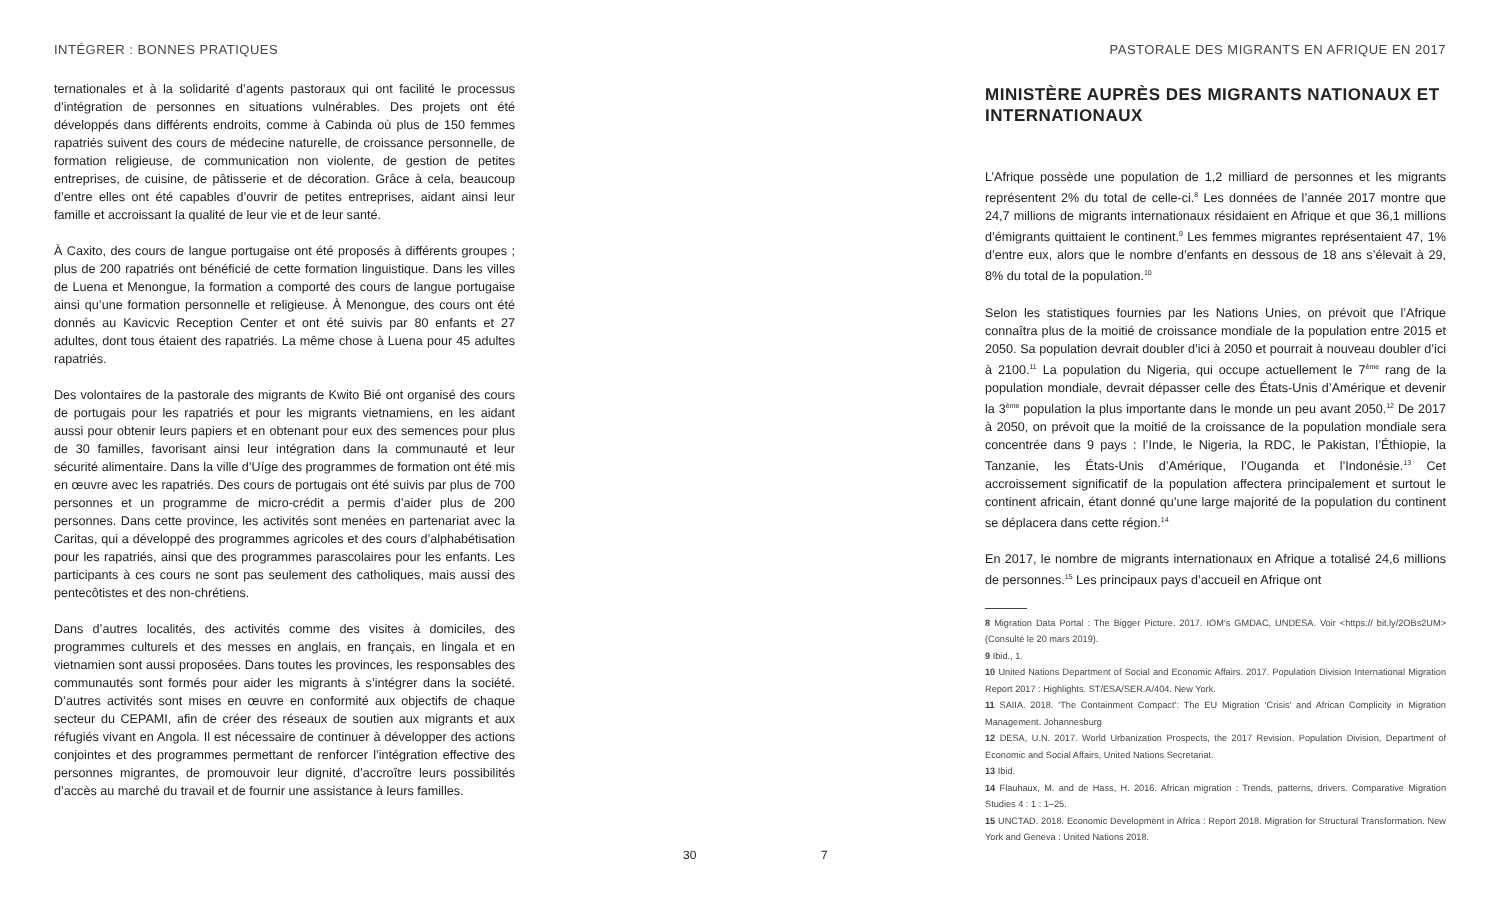INTÉGRER : BONNES PRATIQUES
ternationales et à la solidarité d’agents pastoraux qui ont facilité le processus d’intégration de personnes en situations vulnérables. Des projets ont été développés dans différents endroits, comme à Cabinda où plus de 150 femmes rapatriés suivent des cours de médecine naturelle, de croissance personnelle, de formation religieuse, de communication non violente, de gestion de petites entreprises, de cuisine, de pâtisserie et de décoration. Grâce à cela, beaucoup d’entre elles ont été capables d’ouvrir de petites entreprises, aidant ainsi leur famille et accroissant la qualité de leur vie et de leur santé.
À Caxito, des cours de langue portugaise ont été proposés à différents groupes ; plus de 200 rapatriés ont bénéficié de cette formation linguistique. Dans les villes de Luena et Menongue, la formation a comporté des cours de langue portugaise ainsi qu’une formation personnelle et religieuse. À Menongue, des cours ont été donnés au Kavicvic Reception Center et ont été suivis par 80 enfants et 27 adultes, dont tous étaient des rapatriés. La même chose à Luena pour 45 adultes rapatriés.
Des volontaires de la pastorale des migrants de Kwito Bié ont organisé des cours de portugais pour les rapatriés et pour les migrants vietnamiens, en les aidant aussi pour obtenir leurs papiers et en obtenant pour eux des semences pour plus de 30 familles, favorisant ainsi leur intégration dans la communauté et leur sécurité alimentaire. Dans la ville d’Uíge des programmes de formation ont été mis en œuvre avec les rapatriés. Des cours de portugais ont été suivis par plus de 700 personnes et un programme de micro-crédit a permis d’aider plus de 200 personnes. Dans cette province, les activités sont menées en partenariat avec la Caritas, qui a développé des programmes agricoles et des cours d’alphabétisation pour les rapatriés, ainsi que des programmes parascolaires pour les enfants. Les participants à ces cours ne sont pas seulement des catholiques, mais aussi des pentecôtistes et des non-chrétiens.
Dans d’autres localités, des activités comme des visites à domiciles, des programmes culturels et des messes en anglais, en français, en lingala et en vietnamien sont aussi proposées. Dans toutes les provinces, les responsables des communautés sont formés pour aider les migrants à s’intégrer dans la société. D’autres activités sont mises en œuvre en conformité aux objectifs de chaque secteur du CEPAMI, afin de créer des réseaux de soutien aux migrants et aux réfugiés vivant en Angola. Il est nécessaire de continuer à développer des actions conjointes et des programmes permettant de renforcer l’intégration effective des personnes migrantes, de promouvoir leur dignité, d’accroître leurs possibilités d’accès au marché du travail et de fournir une assistance à leurs familles.
PASTORALE DES MIGRANTS EN AFRIQUE EN 2017
MINISTÈRE AUPRÈS DES MIGRANTS NATIONAUX ET INTERNATIONAUX
L’Afrique possède une population de 1,2 milliard de personnes et les migrants représentent 2% du total de celle-ci.<sup>8</sup> Les données de l’année 2017 montre que 24,7 millions de migrants internationaux résidaient en Afrique et que 36,1 millions d’émigrants quittaient le continent.<sup>9</sup> Les femmes migrantes représentaient 47, 1% d’entre eux, alors que le nombre d’enfants en dessous de 18 ans s’élevait à 29, 8% du total de la population.<sup>10</sup>
Selon les statistiques fournies par les Nations Unies, on prévoit que l’Afrique connaîtra plus de la moitié de croissance mondiale de la population entre 2015 et 2050. Sa population devrait doubler d’ici à 2050 et pourrait à nouveau doubler d’ici à 2100.<sup>11</sup> La population du Nigeria, qui occupe actuellement le 7<sup>ème</sup> rang de la population mondiale, devrait dépasser celle des États-Unis d’Amérique et devenir la 3<sup>ème</sup> population la plus importante dans le monde un peu avant 2050.<sup>12</sup> De 2017 à 2050, on prévoit que la moitié de la croissance de la population mondiale sera concentrée dans 9 pays : l’Inde, le Nigeria, la RDC, le Pakistan, l’Éthiopie, la Tanzanie, les États-Unis d’Amérique, l’Ouganda et l’Indonésie.<sup>13</sup> Cet accroissement significatif de la population affectera principalement et surtout le continent africain, étant donné qu’une large majorité de la population du continent se déplacera dans cette région.<sup>14</sup>
En 2017, le nombre de migrants internationaux en Afrique a totalisé 24,6 millions de personnes.<sup>15</sup> Les principaux pays d’accueil en Afrique ont
8 Migration Data Portal : The Bigger Picture. 2017. IOM’s GMDAC, UNDESA. Voir <https:// bit.ly/2OBs2UM> (Consulté le 20 mars 2019).
9 Ibid., 1.
10 United Nations Department of Social and Economic Affairs. 2017. Population Division International Migration Report 2017 : Highlights. ST/ESA/SER.A/404. New York.
11 SAIIA. 2018. ‘The Containment Compact’: The EU Migration ‘Crisis’ and African Complicity in Migration Management. Johannesburg
12 DESA, U.N. 2017. World Urbanization Prospects, the 2017 Revision. Population Division, Department of Economic and Social Affairs, United Nations Secretariat.
13 Ibid.
14 Flauhaux, M. and de Hass, H. 2016. African migration : Trends, patterns, drivers. Comparative Migration Studies 4 : 1 : 1–25.
15 UNCTAD. 2018. Economic Development in Africa : Report 2018. Migration for Structural Transformation. New York and Geneva : United Nations 2018.
30 7